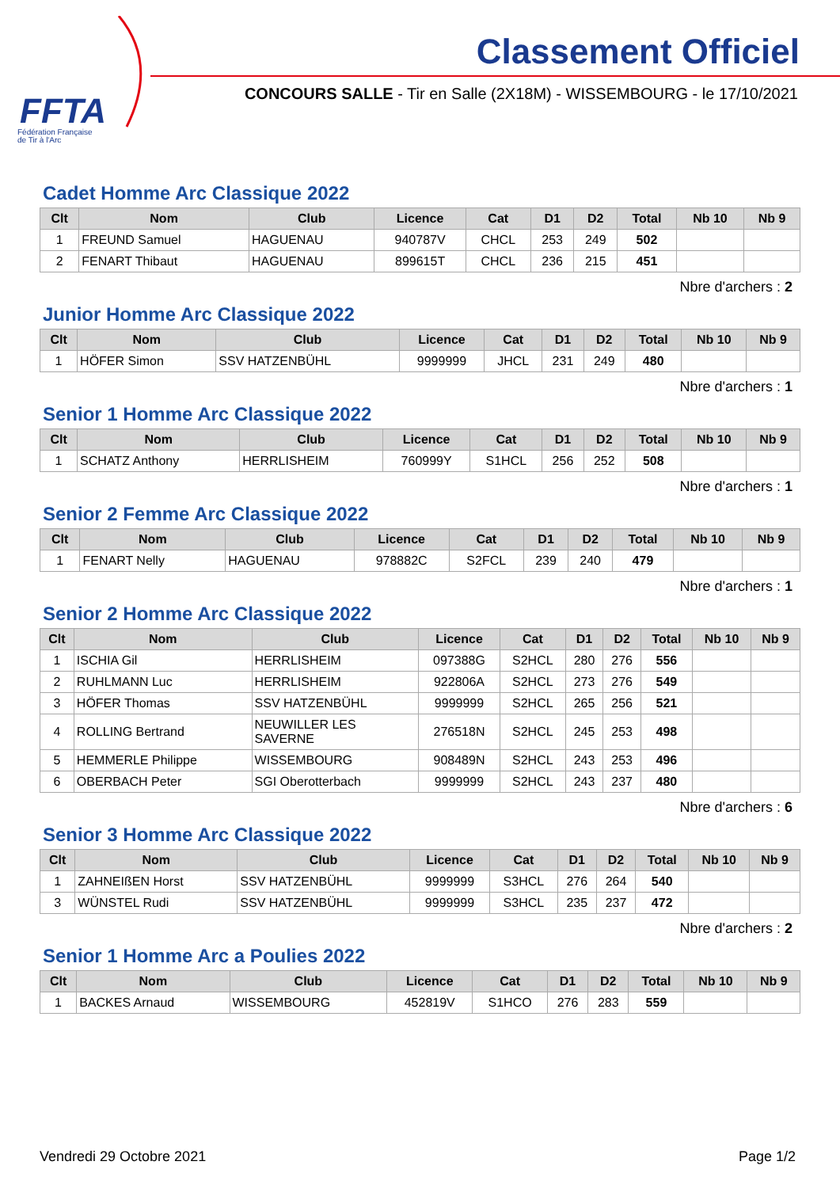FFTA
Fédération Française
de Tir à l'Arc
Classement Officiel
CONCOURS SALLE - Tir en Salle (2X18M) - WISSEMBOURG - le 17/10/2021
Cadet Homme Arc Classique 2022
| Clt | Nom | Club | Licence | Cat | D1 | D2 | Total | Nb 10 | Nb 9 |
| --- | --- | --- | --- | --- | --- | --- | --- | --- | --- |
| 1 | FREUND Samuel | HAGUENAU | 940787V | CHCL | 253 | 249 | 502 | | |
| 2 | FENART Thibaut | HAGUENAU | 899615T | CHCL | 236 | 215 | 451 | | |
Nbre d'archers : 2
Junior Homme Arc Classique 2022
| Clt | Nom | Club | Licence | Cat | D1 | D2 | Total | Nb 10 | Nb 9 |
| --- | --- | --- | --- | --- | --- | --- | --- | --- | --- |
| 1 | HÖFER Simon | SSV HATZENBÜHL | 9999999 | JHCL | 231 | 249 | 480 | | |
Nbre d'archers : 1
Senior 1 Homme Arc Classique 2022
| Clt | Nom | Club | Licence | Cat | D1 | D2 | Total | Nb 10 | Nb 9 |
| --- | --- | --- | --- | --- | --- | --- | --- | --- | --- |
| 1 | SCHATZ Anthony | HERRLISHEIM | 760999Y | S1HCL | 256 | 252 | 508 | | |
Nbre d'archers : 1
Senior 2 Femme Arc Classique 2022
| Clt | Nom | Club | Licence | Cat | D1 | D2 | Total | Nb 10 | Nb 9 |
| --- | --- | --- | --- | --- | --- | --- | --- | --- | --- |
| 1 | FENART Nelly | HAGUENAU | 978882C | S2FCL | 239 | 240 | 479 | | |
Nbre d'archers : 1
Senior 2 Homme Arc Classique 2022
| Clt | Nom | Club | Licence | Cat | D1 | D2 | Total | Nb 10 | Nb 9 |
| --- | --- | --- | --- | --- | --- | --- | --- | --- | --- |
| 1 | ISCHIA Gil | HERRLISHEIM | 097388G | S2HCL | 280 | 276 | 556 | | |
| 2 | RUHLMANN Luc | HERRLISHEIM | 922806A | S2HCL | 273 | 276 | 549 | | |
| 3 | HÖFER Thomas | SSV HATZENBÜHL | 9999999 | S2HCL | 265 | 256 | 521 | | |
| 4 | ROLLING Bertrand | NEUWILLER LES SAVERNE | 276518N | S2HCL | 245 | 253 | 498 | | |
| 5 | HEMMERLE Philippe | WISSEMBOURG | 908489N | S2HCL | 243 | 253 | 496 | | |
| 6 | OBERBACH Peter | SGI Oberotterbach | 9999999 | S2HCL | 243 | 237 | 480 | | |
Nbre d'archers : 6
Senior 3 Homme Arc Classique 2022
| Clt | Nom | Club | Licence | Cat | D1 | D2 | Total | Nb 10 | Nb 9 |
| --- | --- | --- | --- | --- | --- | --- | --- | --- | --- |
| 1 | ZAHNEIßEN Horst | SSV HATZENBÜHL | 9999999 | S3HCL | 276 | 264 | 540 | | |
| 3 | WÜNSTEL Rudi | SSV HATZENBÜHL | 9999999 | S3HCL | 235 | 237 | 472 | | |
Nbre d'archers : 2
Senior 1 Homme Arc a Poulies 2022
| Clt | Nom | Club | Licence | Cat | D1 | D2 | Total | Nb 10 | Nb 9 |
| --- | --- | --- | --- | --- | --- | --- | --- | --- | --- |
| 1 | BACKES Arnaud | WISSEMBOURG | 452819V | S1HCO | 276 | 283 | 559 | | |
Vendredi 29 Octobre 2021 Page 1/2